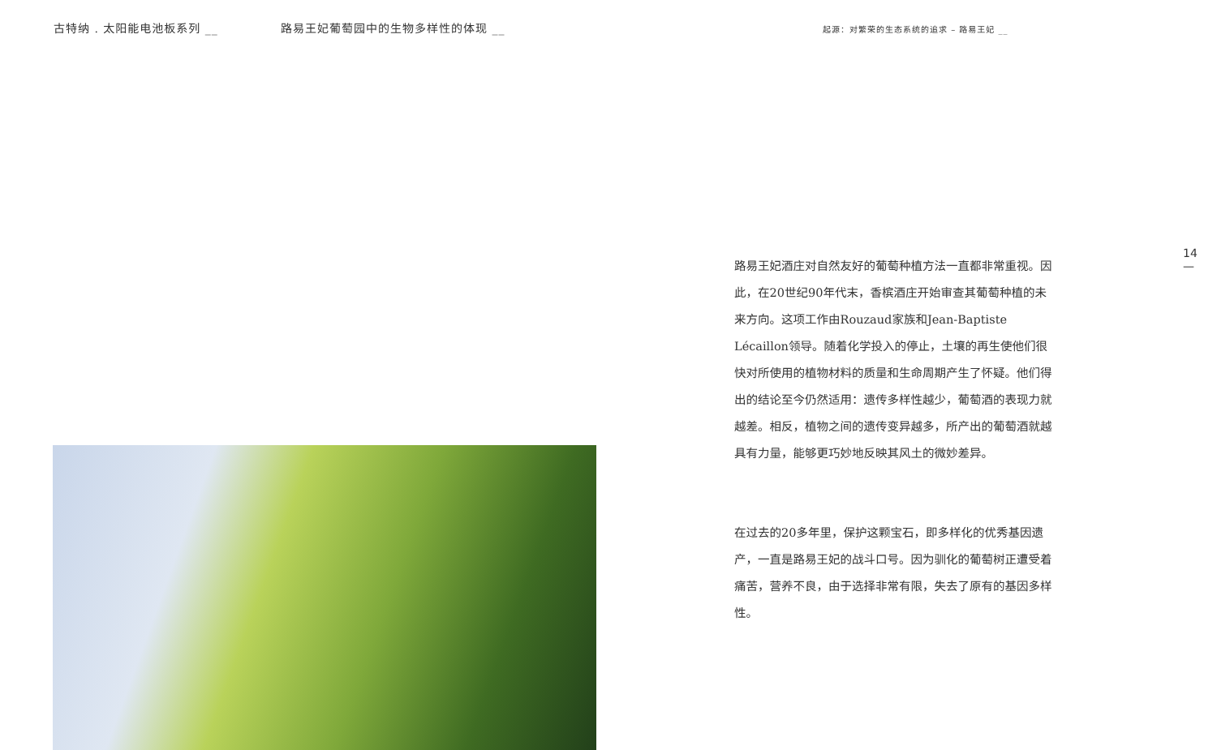古特纳 . 太阳能电池板系列 __
路易王妃葡萄园中的生物多样性的体现 __
起源：对繁荣的生态系统的追求 – 路易王妃 __
14
—
路易王妃酒庄对自然友好的葡萄种植方法一直都非常重视。因此，在20世纪90年代末，香槟酒庄开始审查其葡萄种植的未来方向。这项工作由Rouzaud家族和Jean-Baptiste Lécaillon领导。随着化学投入的停止，土壤的再生使他们很快对所使用的植物材料的质量和生命周期产生了怀疑。他们得出的结论至今仍然适用：遗传多样性越少，葡萄酒的表现力就越差。相反，植物之间的遗传变异越多，所产出的葡萄酒就越具有力量，能够更巧妙地反映其风土的微妙差异。
在过去的20多年里，保护这颗宝石，即多样化的优秀基因遗产，一直是路易王妃的战斗口号。因为驯化的葡萄树正遭受着痛苦，营养不良，由于选择非常有限，失去了原有的基因多样性。